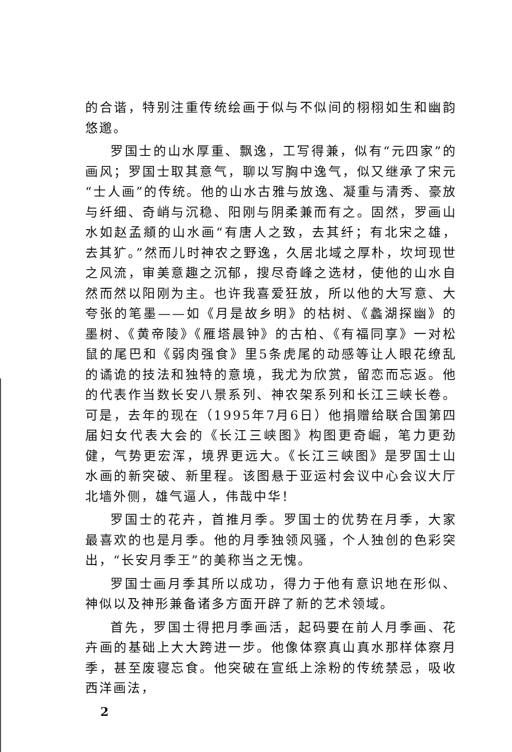的合谐，特别注重传统绘画于似与不似间的栩栩如生和幽韵悠邈。
罗国士的山水厚重、飘逸，工写得兼，似有“元四家”的画风；罗国士取其意气，聊以写胸中逸气，似又继承了宋元“士人画”的传统。他的山水古雅与放逸、凝重与清秀、豪放与纤细、奇峭与沉稳、阳刚与阴柔兼而有之。固然，罗画山水如赵孟頫的山水画“有唐人之致，去其纤；有北宋之雄，去其犷。”然而儿时神农之野逸，久居北域之厚朴，坎坷现世之风流，审美意趣之沉郁，搜尽奇峰之选材，使他的山水自然而然以阳刚为主。也许我喜爱狂放，所以他的大写意、大夸张的笔墨——如《月是故乡明》的枯树、《蠡湖探幽》的墨树、《黄帝陵》《雁塔晨钟》的古柏、《有福同享》一对松鼠的尾巴和《弱肉强食》里5条虎尾的动感等让人眼花缭乱的谲诡的技法和独特的意境，我尤为欣赏，留恋而忘返。他的代表作当数长安八景系列、神农架系列和长江三峡长卷。可是，去年的现在（1995年7月6日）他捐赠给联合国第四届妇女代表大会的《长江三峡图》构图更奇崛，笔力更劲健，气势更宏浑，境界更远大。《长江三峡图》是罗国士山水画的新突破、新里程。该图悬于亚运村会议中心会议大厅北墙外侧，雄气逼人，伟哉中华！
罗国士的花卉，首推月季。罗国士的优势在月季，大家最喜欢的也是月季。他的月季独领风骚，个人独创的色彩突出，“长安月季王”的美称当之无愧。
罗国士画月季其所以成功，得力于他有意识地在形似、神似以及神形兼备诸多方面开辟了新的艺术领域。
首先，罗国士得把月季画活，起码要在前人月季画、花卉画的基础上大大跨进一步。他像体察真山真水那样体察月季，甚至废寝忘食。他突破在宣纸上涂粉的传统禁忌，吸收西洋画法，
2